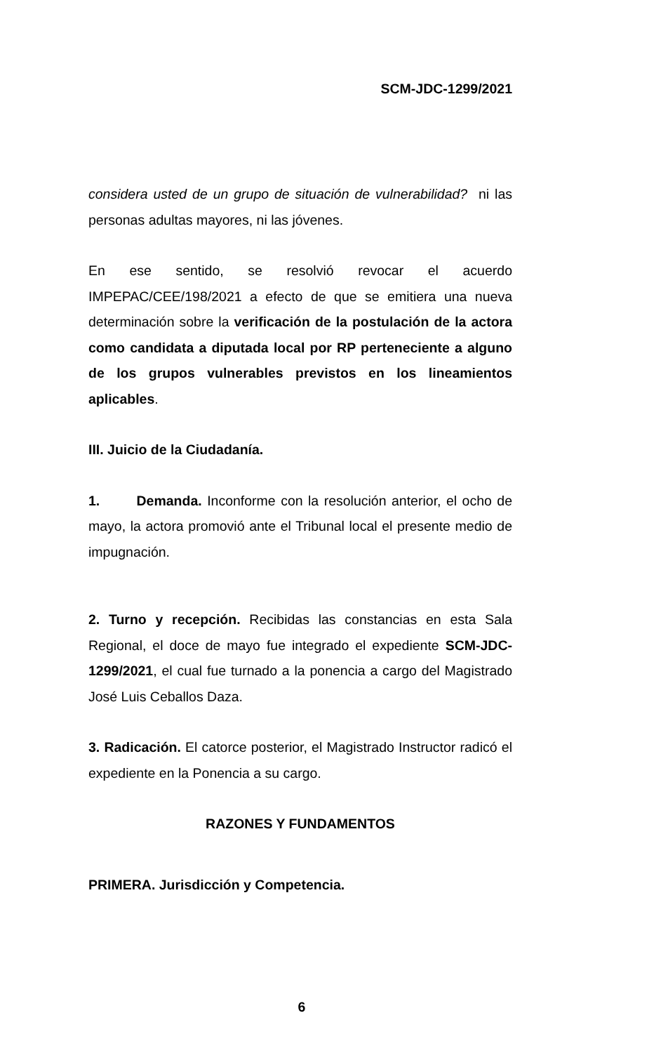SCM-JDC-1299/2021
considera usted de un grupo de situación de vulnerabilidad? ni las personas adultas mayores, ni las jóvenes.
En ese sentido, se resolvió revocar el acuerdo IMPEPAC/CEE/198/2021 a efecto de que se emitiera una nueva determinación sobre la verificación de la postulación de la actora como candidata a diputada local por RP perteneciente a alguno de los grupos vulnerables previstos en los lineamientos aplicables.
III. Juicio de la Ciudadanía.
1. Demanda. Inconforme con la resolución anterior, el ocho de mayo, la actora promovió ante el Tribunal local el presente medio de impugnación.
2. Turno y recepción. Recibidas las constancias en esta Sala Regional, el doce de mayo fue integrado el expediente SCM-JDC-1299/2021, el cual fue turnado a la ponencia a cargo del Magistrado José Luis Ceballos Daza.
3. Radicación. El catorce posterior, el Magistrado Instructor radicó el expediente en la Ponencia a su cargo.
RAZONES Y FUNDAMENTOS
PRIMERA. Jurisdicción y Competencia.
6